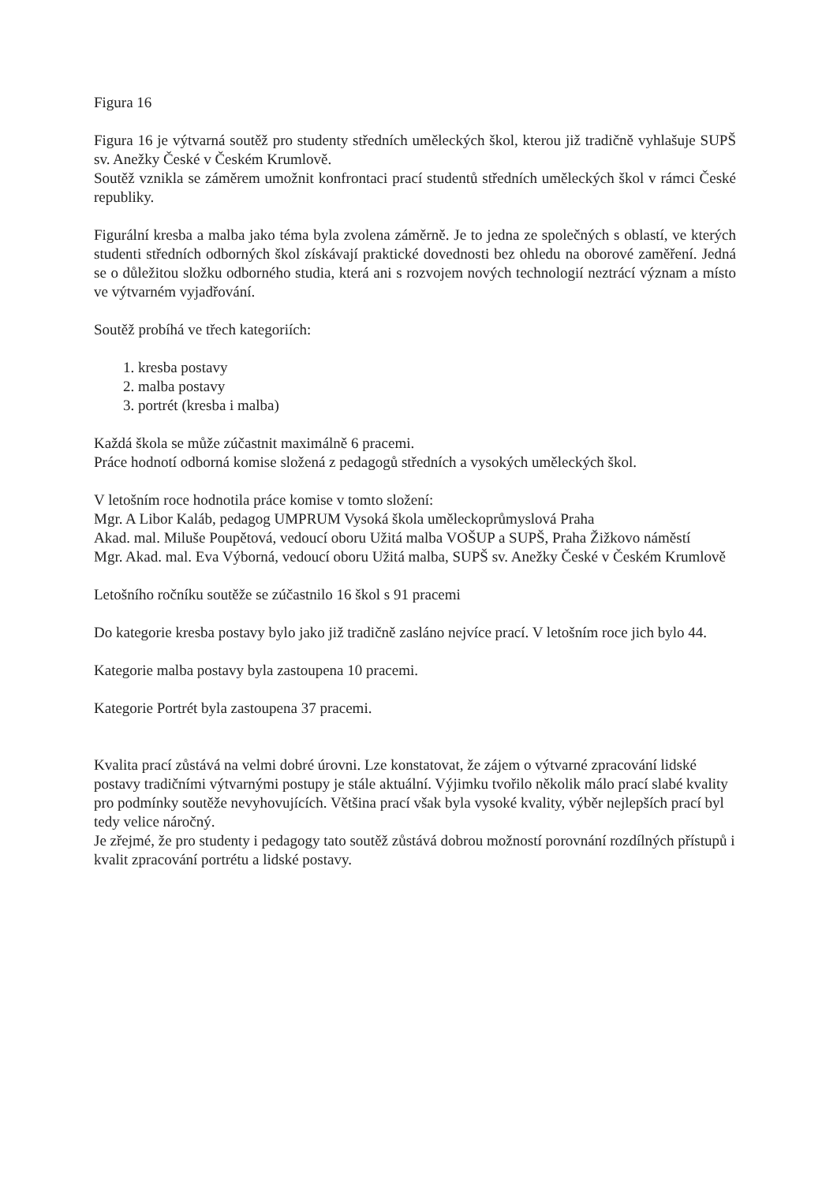Figura 16
Figura 16 je výtvarná soutěž pro studenty středních uměleckých škol, kterou již tradičně vyhlašuje SUPŠ sv. Anežky České v Českém Krumlově.
Soutěž vznikla se záměrem umožnit konfrontaci prací studentů středních uměleckých škol v rámci České republiky.
Figurální kresba a malba jako téma byla zvolena záměrně. Je to jedna ze společných s oblastí, ve kterých studenti středních odborných škol získávají praktické dovednosti bez ohledu na oborové zaměření. Jedná se o důležitou složku odborného studia, která ani s rozvojem nových technologií neztrácí význam a místo ve výtvarném vyjadřování.
Soutěž probíhá ve třech kategoriích:
1. kresba postavy
2. malba postavy
3. portrét (kresba i malba)
Každá škola se může zúčastnit maximálně 6 pracemi.
Práce hodnotí odborná komise složená z pedagogů středních a vysokých uměleckých škol.
V letošním roce hodnotila práce komise v tomto složení:
Mgr. A Libor Kaláb, pedagog UMPRUM Vysoká škola uměleckoprůmyslová Praha
Akad. mal. Miluše Poupětová, vedoucí oboru Užitá malba VOŠUP a SUPŠ, Praha Žižkovo náměstí
Mgr. Akad. mal. Eva Výborná, vedoucí oboru Užitá malba, SUPŠ sv. Anežky České v Českém Krumlově
Letošního ročníku soutěže se zúčastnilo 16 škol s 91 pracemi
Do kategorie kresba postavy bylo jako již tradičně zasláno nejvíce prací. V letošním roce jich bylo 44.
Kategorie malba postavy byla zastoupena 10 pracemi.
Kategorie Portrét byla zastoupena 37 pracemi.
Kvalita prací zůstává na velmi dobré úrovni. Lze konstatovat, že zájem o výtvarné zpracování lidské postavy tradičními výtvarnými postupy je stále aktuální. Výjimku tvořilo několik málo prací slabé kvality pro podmínky soutěže nevyhovujících. Většina prací však byla vysoké kvality, výběr nejlepších prací byl tedy velice náročný.
Je zřejmé, že pro studenty i pedagogy tato soutěž zůstává dobrou možností porovnání rozdílných přístupů i kvalit zpracování portrétu a lidské postavy.